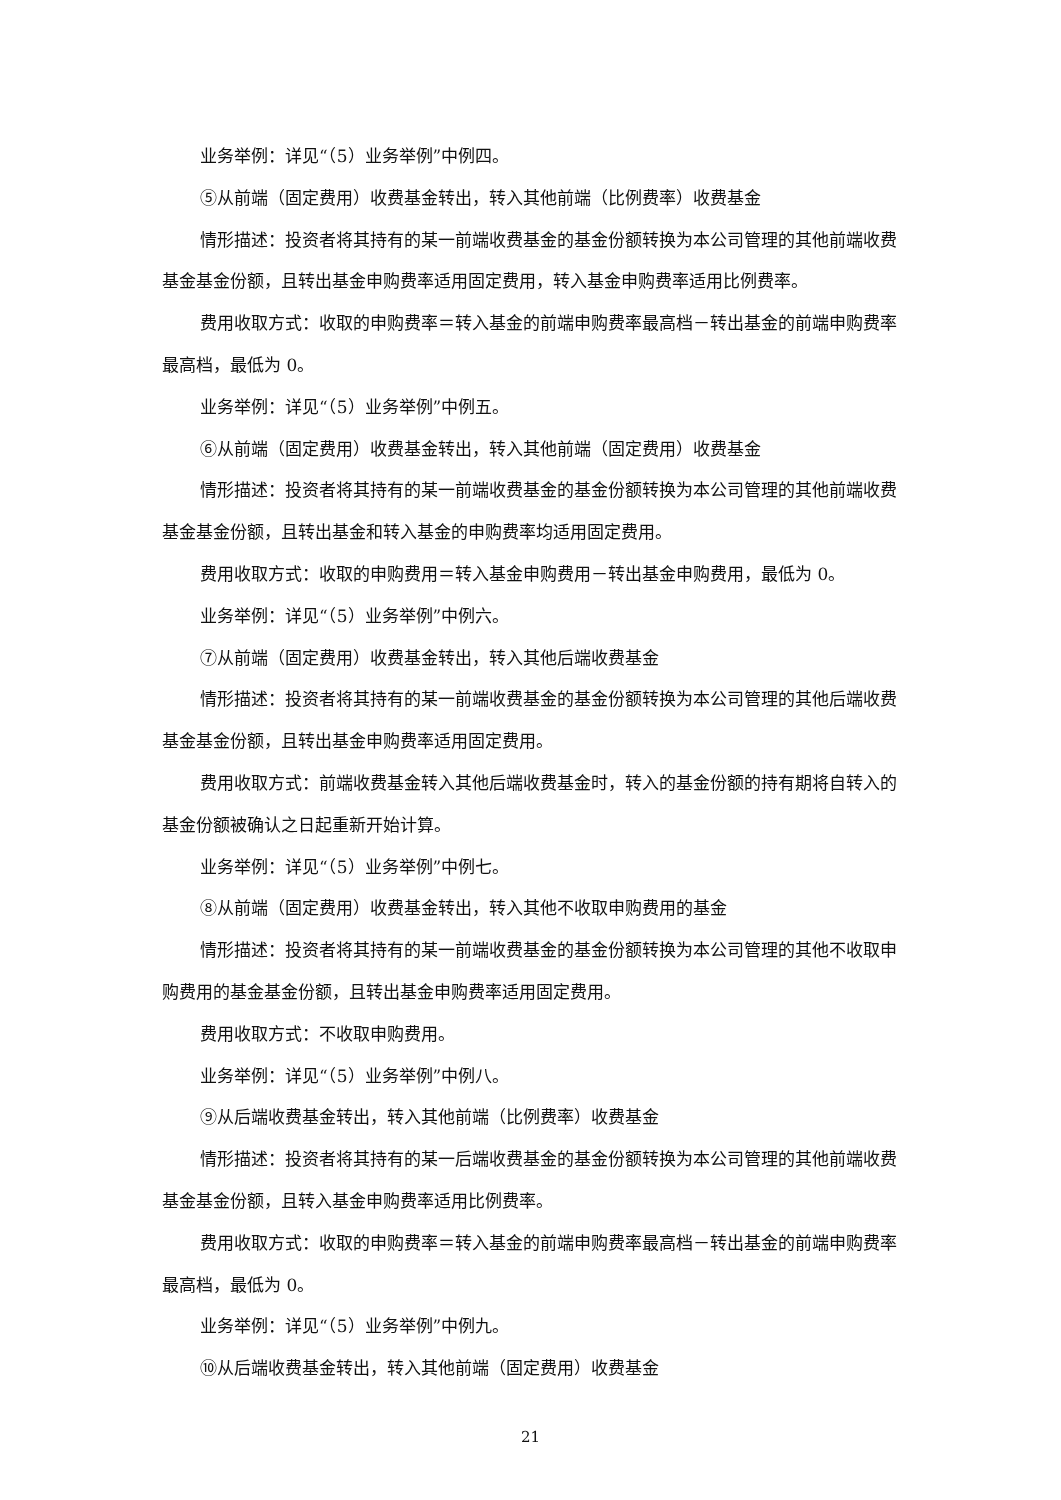业务举例：详见“（5）业务举例”中例四。
⑤从前端（固定费用）收费基金转出，转入其他前端（比例费率）收费基金
情形描述：投资者将其持有的某一前端收费基金的基金份额转换为本公司管理的其他前端收费基金基金份额，且转出基金申购费率适用固定费用，转入基金申购费率适用比例费率。
费用收取方式：收取的申购费率＝转入基金的前端申购费率最高档－转出基金的前端申购费率最高档，最低为 0。
业务举例：详见“（5）业务举例”中例五。
⑥从前端（固定费用）收费基金转出，转入其他前端（固定费用）收费基金
情形描述：投资者将其持有的某一前端收费基金的基金份额转换为本公司管理的其他前端收费基金基金份额，且转出基金和转入基金的申购费率均适用固定费用。
费用收取方式：收取的申购费用＝转入基金申购费用－转出基金申购费用，最低为 0。
业务举例：详见“（5）业务举例”中例六。
⑦从前端（固定费用）收费基金转出，转入其他后端收费基金
情形描述：投资者将其持有的某一前端收费基金的基金份额转换为本公司管理的其他后端收费基金基金份额，且转出基金申购费率适用固定费用。
费用收取方式：前端收费基金转入其他后端收费基金时，转入的基金份额的持有期将自转入的基金份额被确认之日起重新开始计算。
业务举例：详见“（5）业务举例”中例七。
⑧从前端（固定费用）收费基金转出，转入其他不收取申购费用的基金
情形描述：投资者将其持有的某一前端收费基金的基金份额转换为本公司管理的其他不收取申购费用的基金基金份额，且转出基金申购费率适用固定费用。
费用收取方式：不收取申购费用。
业务举例：详见“（5）业务举例”中例八。
⑨从后端收费基金转出，转入其他前端（比例费率）收费基金
情形描述：投资者将其持有的某一后端收费基金的基金份额转换为本公司管理的其他前端收费基金基金份额，且转入基金申购费率适用比例费率。
费用收取方式：收取的申购费率＝转入基金的前端申购费率最高档－转出基金的前端申购费率最高档，最低为 0。
业务举例：详见“（5）业务举例”中例九。
⑩从后端收费基金转出，转入其他前端（固定费用）收费基金
21